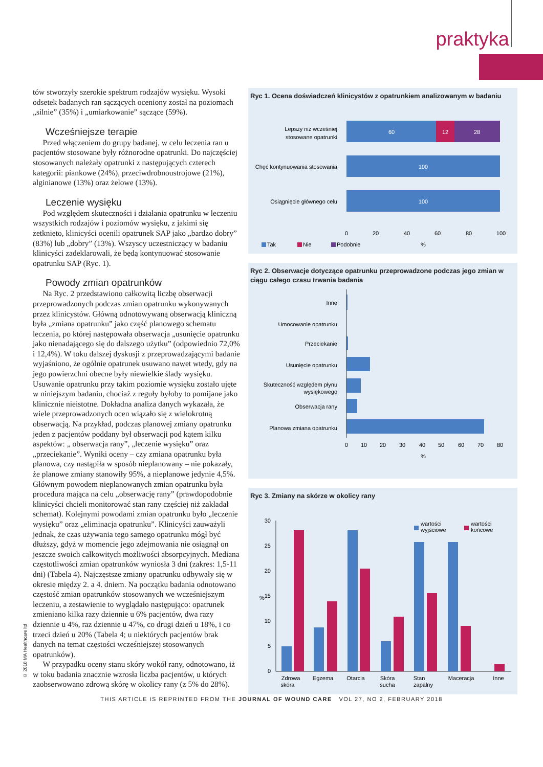praktyka
tów stworzyły szerokie spektrum rodzajów wysięku. Wysoki odsetek badanych ran sączących oceniony został na poziomach „silnie” (35%) i „umiarkowanie” sączące (59%).
Wcześniejsze terapie
Przed włączeniem do grupy badanej, w celu leczenia ran u pacjentów stosowane były różnorodne opatrunki. Do najczęściej stosowanych należały opatrunki z następujących czterech kategorii: piankowe (24%), przeciwdrobnoustrojowe (21%), alginianowe (13%) oraz żelowe (13%).
Leczenie wysięku
Pod względem skuteczności i działania opatrunku w leczeniu wszystkich rodzajów i poziomów wysięku, z jakimi się zetknięto, klinicyści ocenili opatrunek SAP jako „bardzo dobry” (83%) lub „dobry” (13%). Wszyscy uczestniczący w badaniu klinicyści zadeklarowali, że będą kontynuować stosowanie opatrunku SAP (Ryc. 1).
Powody zmian opatrunków
Na Ryc. 2 przedstawiono całkowitą liczbę obserwacji przeprowadzonych podczas zmian opatrunku wykonywanych przez klinicystów. Główną odnotowywaną obserwacją kliniczną była „zmiana opatrunku” jako część planowego schematu leczenia, po której następowała obserwacja „usunięcie opatrunku jako nienadającego się do dalszego użytku” (odpowiednio 72,0% i 12,4%). W toku dalszej dyskusji z przeprowadzającymi badanie wyjaśniono, że ogólnie opatrunek usuwano nawet wtedy, gdy na jego powierzchni obecne były niewielkie ślady wysięku. Usuwanie opatrunku przy takim poziomie wysięku zostało ujęte w niniejszym badaniu, chociaż z reguły byłoby to pomijane jako klinicznie nieistotne. Dokładna analiza danych wykazała, że wiele przeprowadzonych ocen wiązało się z wielokrotną obserwacją. Na przykład, podczas planowej zmiany opatrunku jeden z pacjentów poddany był obserwacji pod kątem kilku aspektów: „ obserwacja rany”, „leczenie wysięku” oraz „przeciekanie”. Wyniki oceny – czy zmiana opatrunku była planowa, czy nastąpiła w sposób nieplanowany – nie pokazały, że planowe zmiany stanowiły 95%, a nieplanowe jedynie 4,5%. Głównym powodem nieplanowanych zmian opatrunku była procedura mająca na celu „obserwację rany” (prawdopodobnie klinicyści chcieli monitorować stan rany częściej niż zakładał schemat). Kolejnymi powodami zmian opatrunku było „leczenie wysięku” oraz „eliminacja opatrunku”. Klinicyści zauważyli jednak, że czas używania tego samego opatrunku mógł być dłuższy, gdyż w momencie jego zdejmowania nie osiągnął on jeszcze swoich całkowitych możliwości absorpcyjnych. Mediana częstotliwości zmian opatrunków wyniosła 3 dni (zakres: 1,5-11 dni) (Tabela 4). Najczęstsze zmiany opatrunku odbywały się w okresie między 2. a 4. dniem. Na początku badania odnotowano częstość zmian opatrunków stosowanych we wcześniejszym leczeniu, a zestawienie to wyglądało następująco: opatrunek zmieniano kilka razy dziennie u 6% pacjentów, dwa razy dziennie u 4%, raz dziennie u 47%, co drugi dzień u 18%, i co trzeci dzień u 20% (Tabela 4; u niektórych pacjentów brak danych na temat częstości wcześniejszej stosowanych opatrunków).
W przypadku oceny stanu skóry wokół rany, odnotowano, iż w toku badania znacznie wzrosła liczba pacjentów, u których zaobserwowano zdrową skórę w okolicy rany (z 5% do 28%).
© 2018 MA Healthcare ltd
Ryc 1. Ocena doświadczeń klinicystów z opatrunkiem analizowanym w badaniu
60
12
28
100
100
Lepszy niż wcześniej
stosowane opatrunki
Chęć kontynuowania stosowania
Osiągnięcie głównego celu
0
20
40
60
80
100
%
Tak
Nie
Podobnie
Ryc 2. Obserwacje dotyczące opatrunku przeprowadzone podczas jego zmian w ciągu całego czasu trwania badania
Inne
Umocowanie opatrunku
Przeciekanie
Usunięcie opatrunku
Skuteczność względem płynu
wysiękowego
Obserwacja rany
Planowa zmiana opatrunku
0
10
20
30
40
50
60
70
80
%
Ryc 3. Zmiany na skórze w okolicy rany
30
25
20
15
10
5
0
%
wartości
wyjściowe
wartości
końcowe
Zdrowa
skóra
Egzema
Otarcia
Skóra
sucha
Stan
zapalny
Maceracja
Inne
THIS ARTICLE IS REPRINTED FROM THE JOURNAL OF WOUND CARE VOL 27, NO 2, FEBRUARY 2018